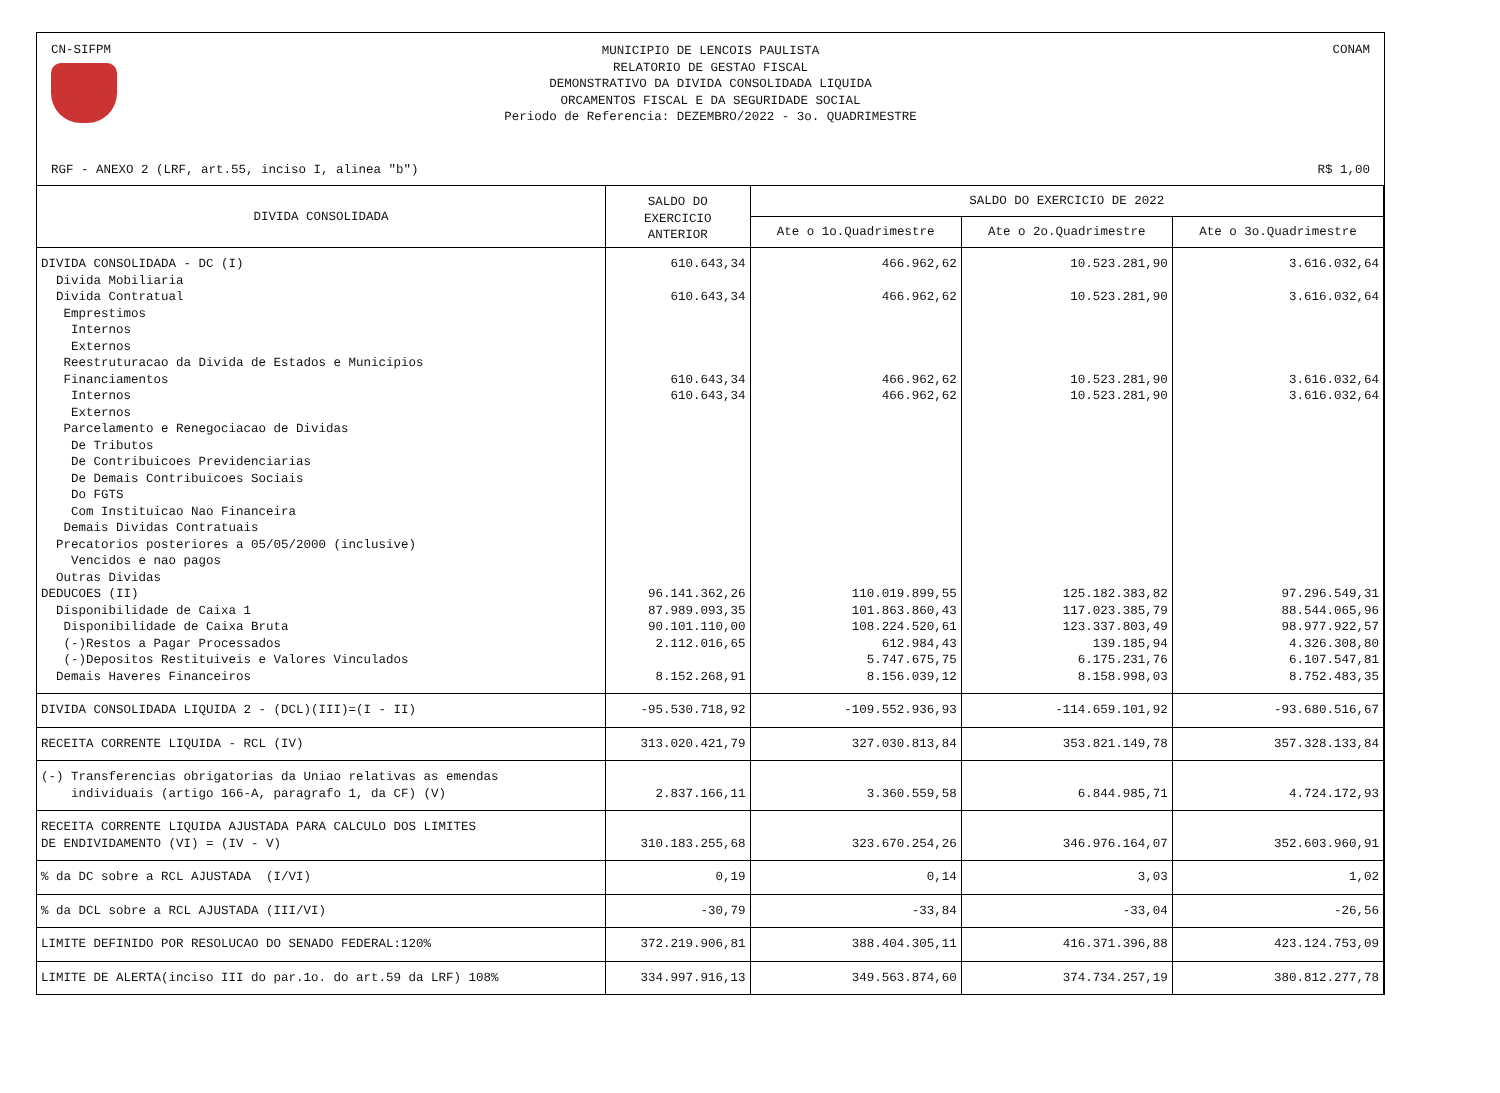CN-SIFPM
MUNICIPIO DE LENCOIS PAULISTA
RELATORIO DE GESTAO FISCAL
DEMONSTRATIVO DA DIVIDA CONSOLIDADA LIQUIDA
ORCAMENTOS FISCAL E DA SEGURIDADE SOCIAL
Periodo de Referencia: DEZEMBRO/2022 - 3o. QUADRIMESTRE
CONAM
RGF - ANEXO 2 (LRF, art.55, inciso I, alinea "b") R$ 1,00
| DIVIDA CONSOLIDADA | SALDO DO EXERCICIO ANTERIOR | SALDO DO EXERCICIO DE 2022 | | |
| --- | --- | --- | --- | --- |
| | | Ate o 1o.Quadrimestre | Ate o 2o.Quadrimestre | Ate o 3o.Quadrimestre |
| DIVIDA CONSOLIDADA - DC (I) Divida Mobiliaria Divida Contratual Emprestimos Internos Externos Reestruturacao da Divida de Estados e Municipios Financiamentos Internos Externos Parcelamento e Renegociacao de Dividas De Tributos De Contribuicoes Previdenciarias De Demais Contribuicoes Sociais Do FGTS Com Instituicao Nao Financeira Demais Dividas Contratuais Precatorios posteriores a 05/05/2000 (inclusive) Vencidos e nao pagos Outras Dividas DEDUCOES (II) Disponibilidade de Caixa 1 Disponibilidade de Caixa Bruta (-)Restos a Pagar Processados (-)Depositos Restituiveis e Valores Vinculados Demais Haveres Financeiros | 610.643,34 610.643,34 610.643,34 610.643,34 96.141.362,26 87.989.093,35 90.101.110,00 2.112.016,65 8.152.268,91 | 466.962,62 466.962,62 466.962,62 466.962,62 110.019.899,55 101.863.860,43 108.224.520,61 612.984,43 5.747.675,75 8.156.039,12 | 10.523.281,90 10.523.281,90 10.523.281,90 10.523.281,90 125.182.383,82 117.023.385,79 123.337.803,49 139.185,94 6.175.231,76 8.158.998,03 | 3.616.032,64 3.616.032,64 3.616.032,64 3.616.032,64 97.296.549,31 88.544.065,96 98.977.922,57 4.326.308,80 6.107.547,81 8.752.483,35 |
| DIVIDA CONSOLIDADA LIQUIDA 2 - (DCL)(III)=(I - II) | -95.530.718,92 | -109.552.936,93 | -114.659.101,92 | -93.680.516,67 |
| RECEITA CORRENTE LIQUIDA - RCL (IV) | 313.020.421,79 | 327.030.813,84 | 353.821.149,78 | 357.328.133,84 |
| (-) Transferencias obrigatorias da Uniao relativas as emendas individuais (artigo 166-A, paragrafo 1, da CF) (V) | 2.837.166,11 | 3.360.559,58 | 6.844.985,71 | 4.724.172,93 |
| RECEITA CORRENTE LIQUIDA AJUSTADA PARA CALCULO DOS LIMITES DE ENDIVIDAMENTO (VI) = (IV - V) | 310.183.255,68 | 323.670.254,26 | 346.976.164,07 | 352.603.960,91 |
| % da DC sobre a RCL AJUSTADA (I/VI) | 0,19 | 0,14 | 3,03 | 1,02 |
| % da DCL sobre a RCL AJUSTADA (III/VI) | -30,79 | -33,84 | -33,04 | -26,56 |
| LIMITE DEFINIDO POR RESOLUCAO DO SENADO FEDERAL:120% | 372.219.906,81 | 388.404.305,11 | 416.371.396,88 | 423.124.753,09 |
| LIMITE DE ALERTA(inciso III do par.1o. do art.59 da LRF) 108% | 334.997.916,13 | 349.563.874,60 | 374.734.257,19 | 380.812.277,78 |